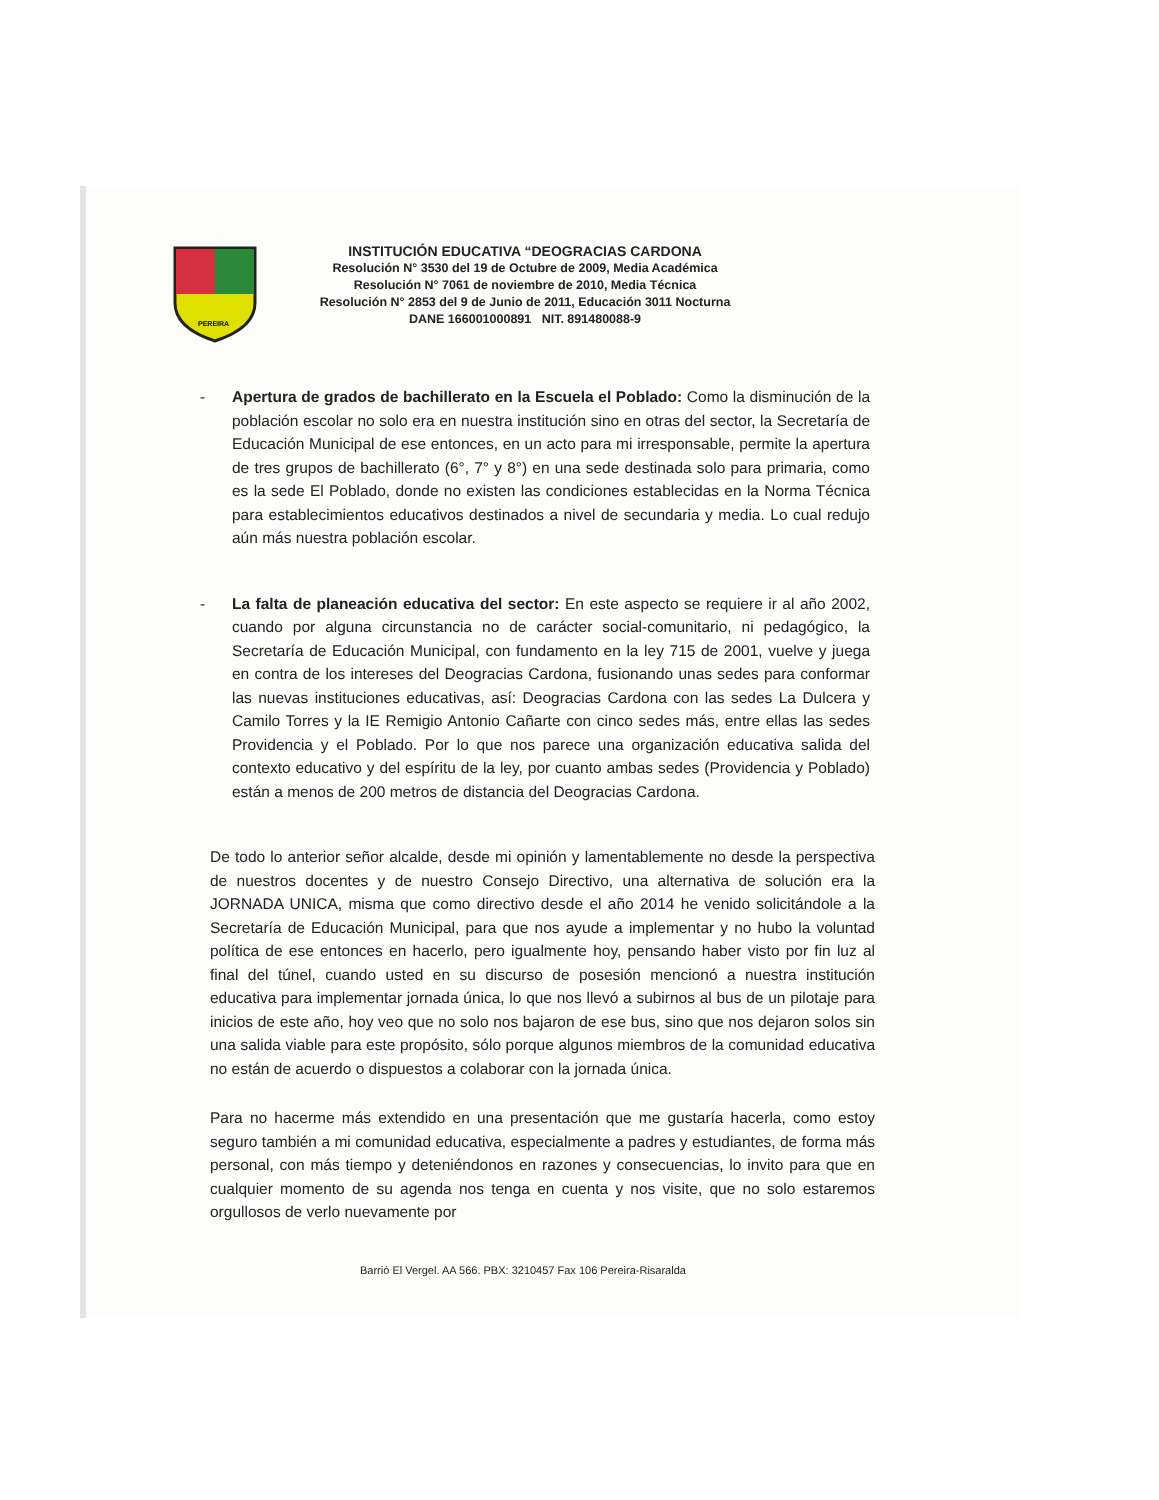PEREIRA
INSTITUCIÓN EDUCATIVA “DEOGRACIAS CARDONA
Resolución N° 3530 del 19 de Octubre de 2009, Media Académica
Resolución N° 7061 de noviembre de 2010, Media Técnica
Resolución N° 2853 del 9 de Junio de 2011, Educación 3011 Nocturna
DANE 166001000891 NIT. 891480088-9
- Apertura de grados de bachillerato en la Escuela el Poblado: Como la disminución de la población escolar no solo era en nuestra institución sino en otras del sector, la Secretaría de Educación Municipal de ese entonces, en un acto para mi irresponsable, permite la apertura de tres grupos de bachillerato (6°, 7° y 8°) en una sede destinada solo para primaria, como es la sede El Poblado, donde no existen las condiciones establecidas en la Norma Técnica para establecimientos educativos destinados a nivel de secundaria y media. Lo cual redujo aún más nuestra población escolar.
- La falta de planeación educativa del sector: En este aspecto se requiere ir al año 2002, cuando por alguna circunstancia no de carácter social-comunitario, ni pedagógico, la Secretaría de Educación Municipal, con fundamento en la ley 715 de 2001, vuelve y juega en contra de los intereses del Deogracias Cardona, fusionando unas sedes para conformar las nuevas instituciones educativas, así: Deogracias Cardona con las sedes La Dulcera y Camilo Torres y la IE Remigio Antonio Cañarte con cinco sedes más, entre ellas las sedes Providencia y el Poblado. Por lo que nos parece una organización educativa salida del contexto educativo y del espíritu de la ley, por cuanto ambas sedes (Providencia y Poblado) están a menos de 200 metros de distancia del Deogracias Cardona.
De todo lo anterior señor alcalde, desde mi opinión y lamentablemente no desde la perspectiva de nuestros docentes y de nuestro Consejo Directivo, una alternativa de solución era la JORNADA UNICA, misma que como directivo desde el año 2014 he venido solicitándole a la Secretaría de Educación Municipal, para que nos ayude a implementar y no hubo la voluntad política de ese entonces en hacerlo, pero igualmente hoy, pensando haber visto por fin luz al final del túnel, cuando usted en su discurso de posesión mencionó a nuestra institución educativa para implementar jornada única, lo que nos llevó a subirnos al bus de un pilotaje para inicios de este año, hoy veo que no solo nos bajaron de ese bus, sino que nos dejaron solos sin una salida viable para este propósito, sólo porque algunos miembros de la comunidad educativa no están de acuerdo o dispuestos a colaborar con la jornada única.
Para no hacerme más extendido en una presentación que me gustaría hacerla, como estoy seguro también a mi comunidad educativa, especialmente a padres y estudiantes, de forma más personal, con más tiempo y deteniéndonos en razones y consecuencias, lo invito para que en cualquier momento de su agenda nos tenga en cuenta y nos visite, que no solo estaremos orgullosos de verlo nuevamente por
Barrió El Vergel. AA 566. PBX: 3210457 Fax 106 Pereira-Risaralda